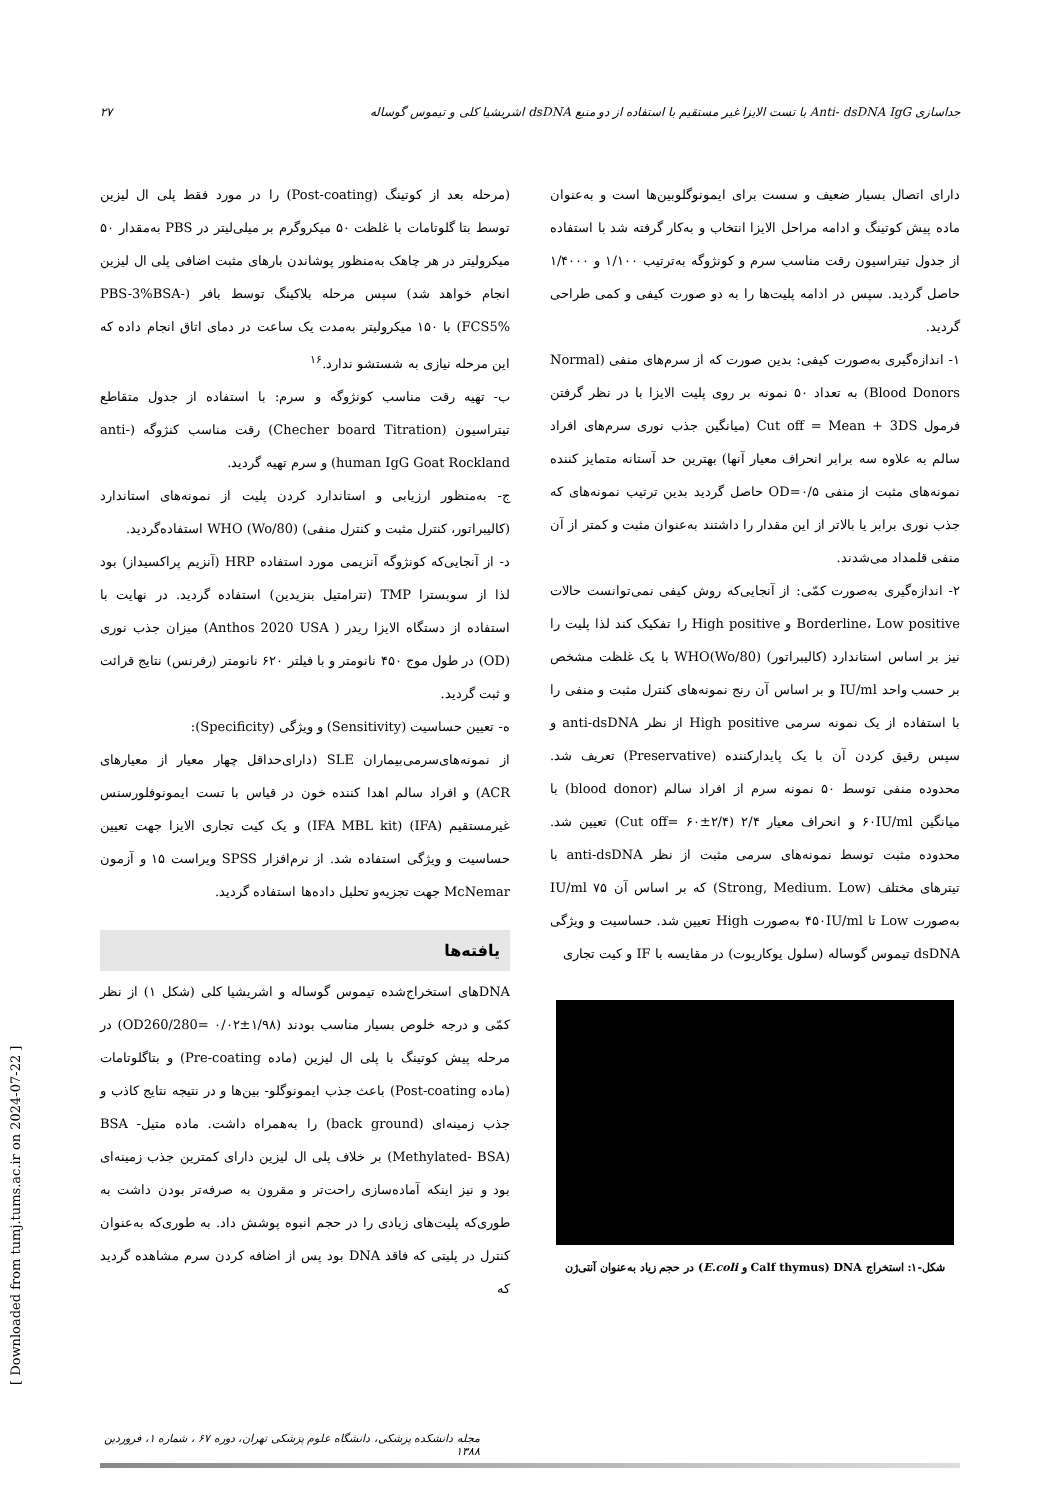جداسازی Anti- dsDNA IgG با تست الایزا غیر مستقیم با استفاده از دو منبع dsDNA اشریشیا کلی و تیموس گوساله ۲۷
(مرحله بعد از کوتینگ (Post-coating) را در مورد فقط پلی ال لیزین توسط بتا گلوتامات با غلظت ۵۰ میکروگرم بر میلی‌لیتر در PBS به‌مقدار ۵۰ میکرولیتر در هر چاهک به‌منظور پوشاندن بارهای مثبت اضافی پلی ال لیزین انجام خواهد شد) سپس مرحله بلاکینگ توسط بافر (PBS-3%BSA-FCS5%) با ۱۵۰ میکرولیتر به‌مدت یک ساعت در دمای اتاق انجام داده که این مرحله نیازی به شستشو ندارد.<sup>۱۶</sup>
ب- تهیه رقت مناسب کونژوگه و سرم: با استفاده از جدول متقاطع تیتراسیون (Checher board Titration) رقت مناسب کنژوگه (anti-human IgG Goat Rockland) و سرم تهیه گردید.
ج- به‌منظور ارزیابی و استاندارد کردن پلیت از نمونه‌های استاندارد (کالیبراتور، کنترل مثبت و کنترل منفی) WHO (Wo/80) استفاده‌گردید.
د- از آنجایی‌که کونژوگه آنزیمی مورد استفاده HRP (آنزیم پراکسیداز) بود لذا از سوبسترا TMP (تترامتیل بنزیدین) استفاده گردید. در نهایت با استفاده از دستگاه الایزا ریدر ( Anthos 2020 USA) میزان جذب نوری (OD) در طول موج ۴۵۰ نانومتر و با فیلتر ۶۲۰ نانومتر (رفرنس) نتایج قرائت و ثبت گردید.
ه- تعیین حساسیت (Sensitivity) و ویژگی (Specificity):
از نمونه‌های‌سرمی‌بیماران SLE (دارای‌حداقل چهار معیار از معیارهای ACR) و افراد سالم اهدا کننده خون در قیاس با تست ایمونوفلورسنس غیرمستقیم (IFA) (IFA MBL kit) و یک کیت تجاری الایزا جهت تعیین حساسیت و ویژگی استفاده شد. از نرم‌افزار SPSS ویراست ۱۵ و آزمون McNemar جهت تجزیه‌و تحلیل داده‌ها استفاده گردید.
یافته‌ها
DNAهای استخراج‌شده تیموس گوساله و اشریشیا کلی (شکل ۱) از نظر کمّی و درجه خلوص بسیار مناسب بودند (۱/۹۸±۰/۰۲ =OD260/280) در مرحله پیش کوتینگ با پلی ال لیزین (ماده Pre-coating) و بتاگلوتامات (ماده Post-coating) باعث جذب ایمونوگلو- بین‌ها و در نتیجه نتایج کاذب و جذب زمینه‌ای (back ground) را به‌همراه داشت. ماده متیل- BSA (Methylated- BSA) بر خلاف پلی ال لیزین دارای کمترین جذب زمینه‌ای بود و نیز اینکه آماده‌سازی راحت‌تر و مقرون به صرفه‌تر بودن داشت به طوری‌که پلیت‌های زیادی را در حجم انبوه پوشش داد. به طوری‌که به‌عنوان کنترل در پلیتی که فاقد DNA بود پس از اضافه کردن سرم مشاهده گردید که
دارای اتصال بسیار ضعیف و سست برای ایمونوگلوبین‌ها است و به‌عنوان ماده پیش کوتینگ و ادامه مراحل الایزا انتخاب و به‌کار گرفته شد با استفاده از جدول تیتراسیون رقت مناسب سرم و کونژوگه به‌ترتیب ۱/۱۰۰ و ۱/۴۰۰۰ حاصل گردید. سپس در ادامه پلیت‌ها را به دو صورت کیفی و کمی طراحی گردید.
۱- اندازه‌گیری به‌صورت کیفی: بدین صورت که از سرم‌های منفی (Normal Blood Donors) به تعداد ۵۰ نمونه بر روی پلیت الایزا با در نظر گرفتن فرمول Cut off = Mean + 3DS (میانگین جذب نوری سرم‌های افراد سالم به علاوه سه برابر انحراف معیار آنها) بهترین حد آستانه متمایز کننده نمونه‌های مثبت از منفی OD=۰/۵ حاصل گردید بدین ترتیب نمونه‌های که جذب نوری برابر یا بالاتر از این مقدار را داشتند به‌عنوان مثبت و کمتر از آن منفی قلمداد می‌شدند.
۲- اندازه‌گیری به‌صورت کمّی: از آنجایی‌که روش کیفی نمی‌توانست حالات Borderline، Low positive و High positive را تفکیک کند لذا پلیت را نیز بر اساس استاندارد (کالیبراتور) WHO(Wo/80) با یک غلظت مشخص بر حسب واحد IU/ml و بر اساس آن رنج نمونه‌های کنترل مثبت و منفی را با استفاده از یک نمونه سرمی High positive از نظر anti-dsDNA و سپس رقیق کردن آن با یک پایدارکننده (Preservative) تعریف شد. محدوده منفی توسط ۵۰ نمونه سرم از افراد سالم (blood donor) با میانگین ۶۰IU/ml و انحراف معیار ۲/۴ (Cut off= ۶۰±۲/۴) تعیین شد. محدوده مثبت توسط نمونه‌های سرمی مثبت از نظر anti-dsDNA با تیترهای مختلف (Strong, Medium. Low) که بر اساس آن ۷۵ IU/ml به‌صورت Low تا ۴۵۰IU/ml به‌صورت High تعیین شد. حساسیت و ویژگی dsDNA تیموس گوساله (سلول یوکاریوت) در مقایسه با IF و کیت تجاری
شکل-۱: استخراج DNA (Calf thymus و E.coli) در حجم زیاد به‌عنوان آنتی‌ژن
مجله دانشکده پزشکی، دانشگاه علوم پزشکی تهران، دوره ۶۷ ، شماره ۱، فروردین ۱۳۸۸
[ Downloaded from tumj.tums.ac.ir on 2024-07-22 ]